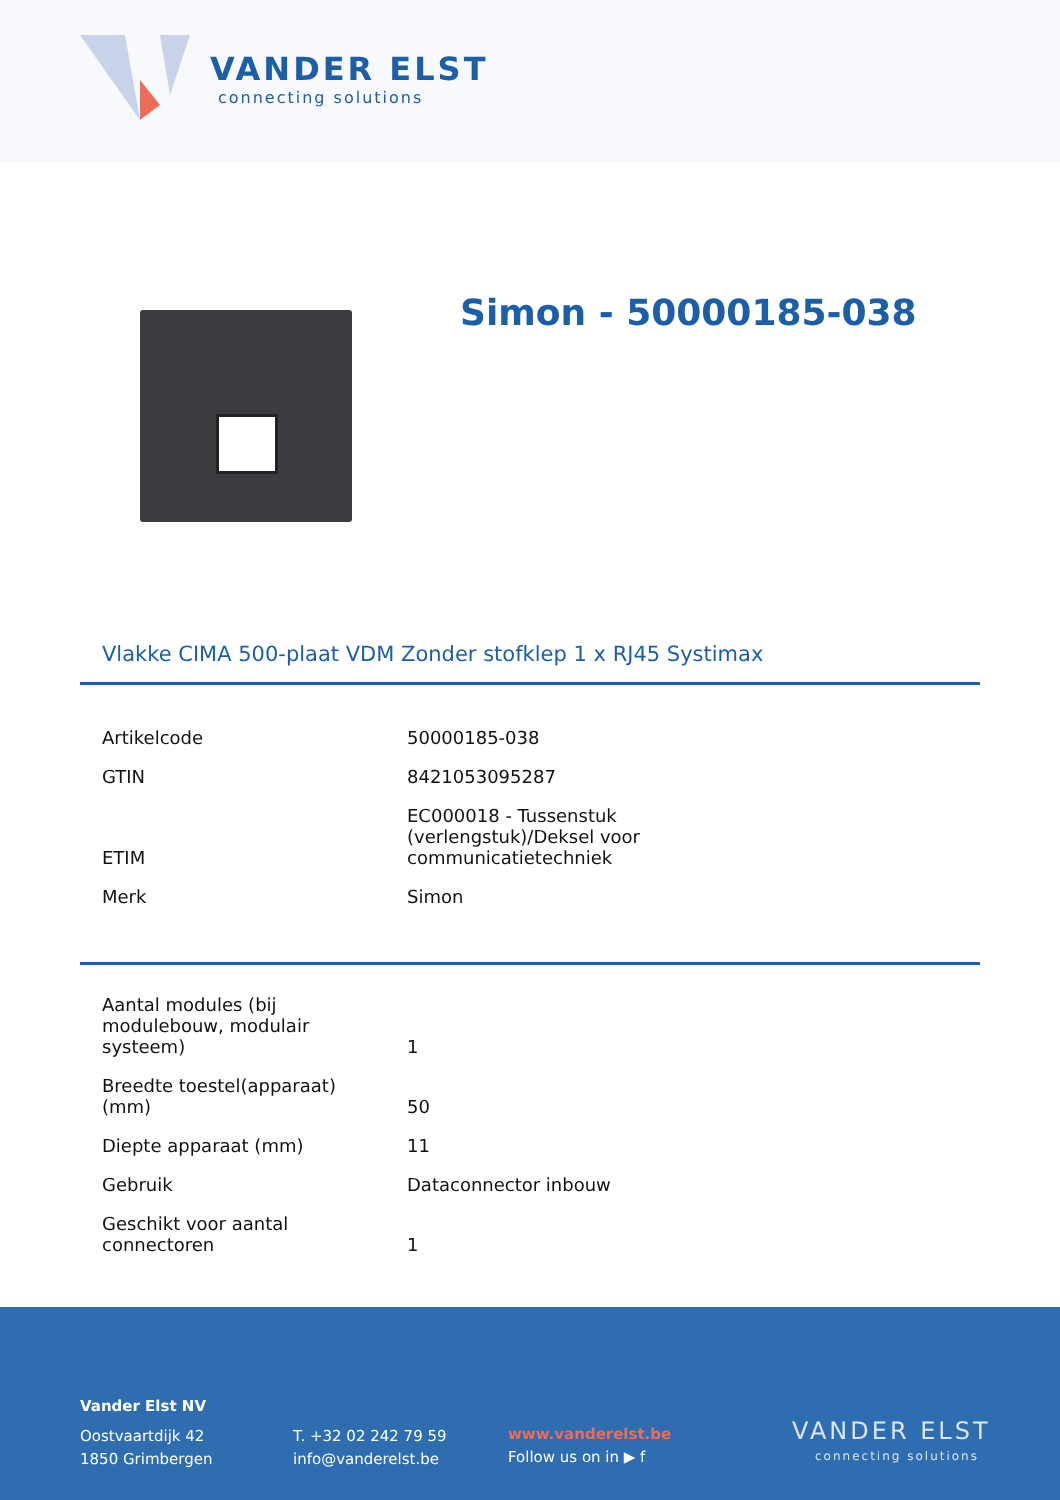VANDER ELST
connecting solutions
Simon - 50000185-038
Vlakke CIMA 500-plaat VDM Zonder stofklep 1 x RJ45 Systimax
| Artikelcode | 50000185-038 |
| GTIN | 8421053095287 |
| ETIM | EC000018 - Tussenstuk (verlengstuk)/Deksel voor communicatietechniek |
| Merk | Simon |
| Aantal modules (bij modulebouw, modulair systeem) | 1 |
| Breedte toestel(apparaat) (mm) | 50 |
| Diepte apparaat (mm) | 11 |
| Gebruik | Dataconnector inbouw |
| Geschikt voor aantal connectoren | 1 |
Vander Elst NV
Oostvaartdijk 42
1850 Grimbergen
T. +32 02 242 79 59
info@vanderelst.be
www.vanderelst.be
Follow us on in ▶ f
VANDER ELST
connecting solutions